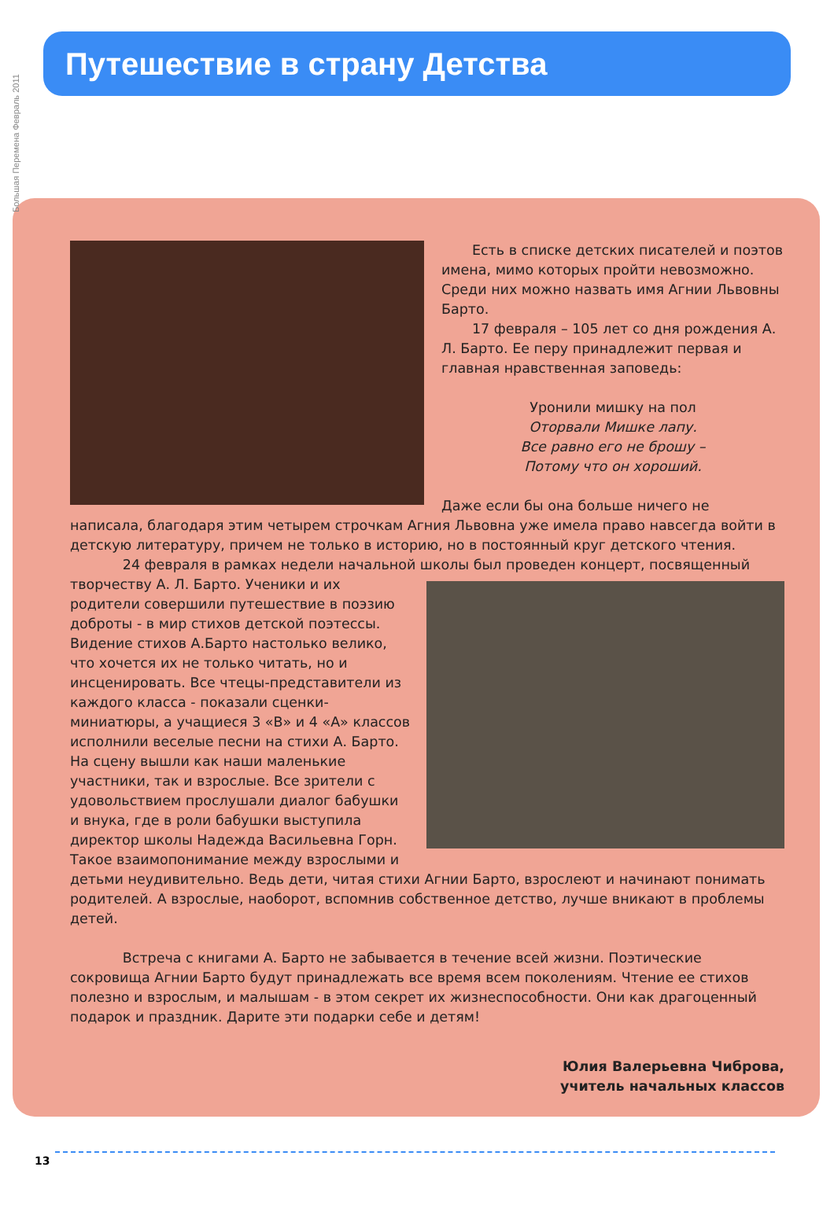Большая Перемена Февраль 2011
Путешествие в страну Детства
Есть в списке детских писателей и поэтов имена, мимо которых пройти невозможно. Среди них можно назвать имя Агнии Львовны Барто.
17 февраля – 105 лет со дня рождения А. Л. Барто. Ее перу принадлежит первая и главная нравственная заповедь:
Уронили мишку на пол
Оторвали Мишке лапу.
Все равно его не брошу –
Потому что он хороший.
Даже если бы она больше ничего не написала, благодаря этим четырем строчкам Агния Львовна уже имела право навсегда войти в детскую литературу, причем не только в историю, но в постоянный круг детского чтения.
24 февраля в рамках недели начальной школы был проведен концерт, посвященный творчеству А. Л. Барто. Ученики и их родители совершили путешествие в поэзию доброты - в мир стихов детской поэтессы. Видение стихов А.Барто настолько велико, что хочется их не только читать, но и инсценировать. Все чтецы-представители из каждого класса - показали сценки- миниатюры, а учащиеся 3 «В» и 4 «А» классов исполнили веселые песни на стихи А. Барто. На сцену вышли как наши маленькие участники, так и взрослые. Все зрители с удовольствием прослушали диалог бабушки и внука, где в роли бабушки выступила директор школы Надежда Васильевна Горн. Такое взаимопонимание между взрослыми и детьми неудивительно. Ведь дети, читая стихи Агнии Барто, взрослеют и начинают понимать родителей. А взрослые, наоборот, вспомнив собственное детство, лучше вникают в проблемы детей.
Встреча с книгами А. Барто не забывается в течение всей жизни. Поэтические сокровища Агнии Барто будут принадлежать все время всем поколениям. Чтение ее стихов полезно и взрослым, и малышам - в этом секрет их жизнеспособности. Они как драгоценный подарок и праздник. Дарите эти подарки себе и детям!
Юлия Валерьевна Чиброва,
учитель начальных классов
13